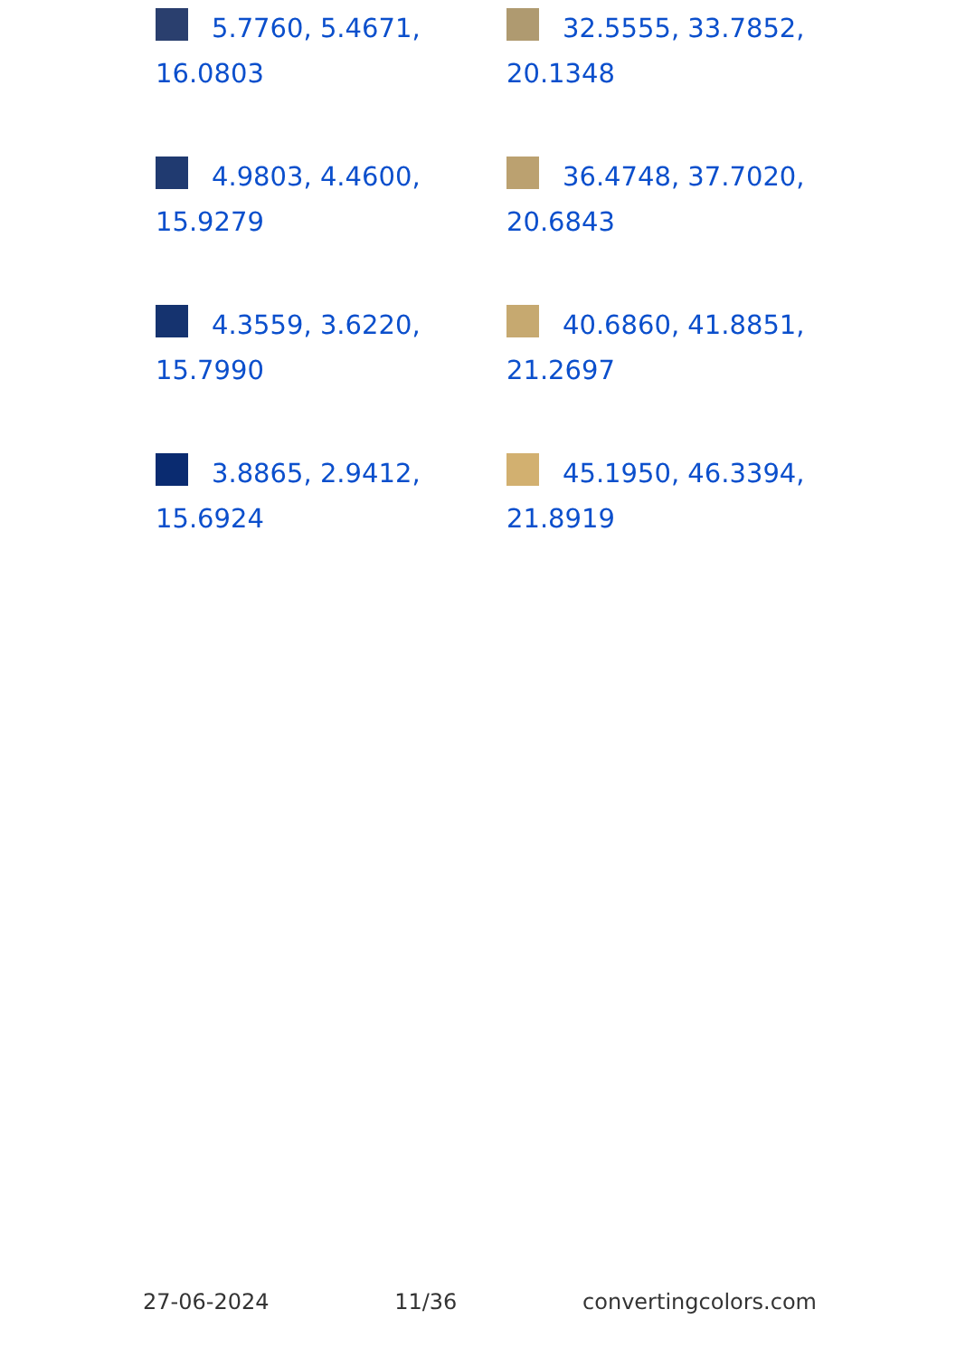5.7760, 5.4671, 16.0803
32.5555, 33.7852, 20.1348
4.9803, 4.4600, 15.9279
36.4748, 37.7020, 20.6843
4.3559, 3.6220, 15.7990
40.6860, 41.8851, 21.2697
3.8865, 2.9412, 15.6924
45.1950, 46.3394, 21.8919
27-06-2024 11/36 convertingcolors.com